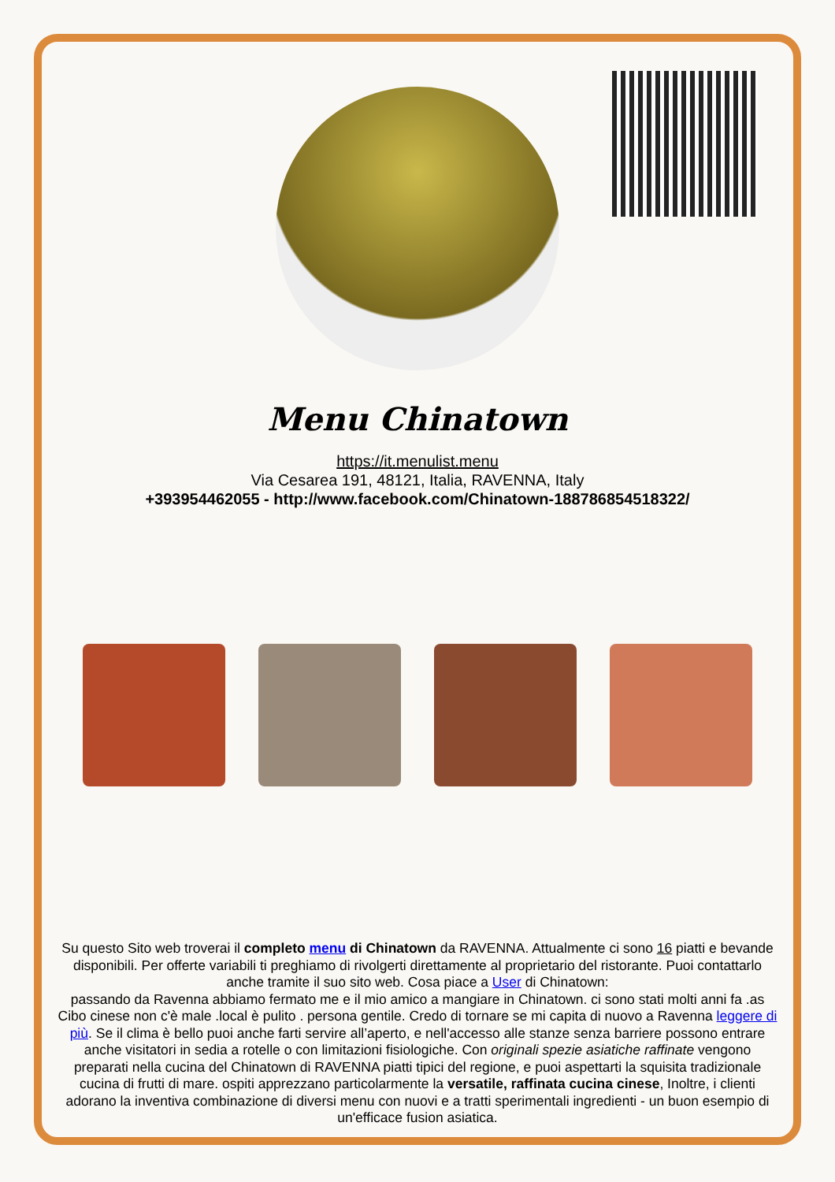Menu Chinatown
https://it.menulist.menu
Via Cesarea 191, 48121, Italia, RAVENNA, Italy
+393954462055 - http://www.facebook.com/Chinatown-188786854518322/
Su questo Sito web troverai il completo menu di Chinatown da RAVENNA. Attualmente ci sono 16 piatti e bevande disponibili. Per offerte variabili ti preghiamo di rivolgerti direttamente al proprietario del ristorante. Puoi contattarlo anche tramite il suo sito web. Cosa piace a User di Chinatown:
passando da Ravenna abbiamo fermato me e il mio amico a mangiare in Chinatown. ci sono stati molti anni fa .as Cibo cinese non c'è male .local è pulito . persona gentile. Credo di tornare se mi capita di nuovo a Ravenna leggere di più. Se il clima è bello puoi anche farti servire all’aperto, e nell'accesso alle stanze senza barriere possono entrare anche visitatori in sedia a rotelle o con limitazioni fisiologiche. Con originali spezie asiatiche raffinate vengono preparati nella cucina del Chinatown di RAVENNA piatti tipici del regione, e puoi aspettarti la squisita tradizionale cucina di frutti di mare. ospiti apprezzano particolarmente la versatile, raffinata cucina cinese, Inoltre, i clienti adorano la inventiva combinazione di diversi menu con nuovi e a tratti sperimentali ingredienti - un buon esempio di un'efficace fusion asiatica.